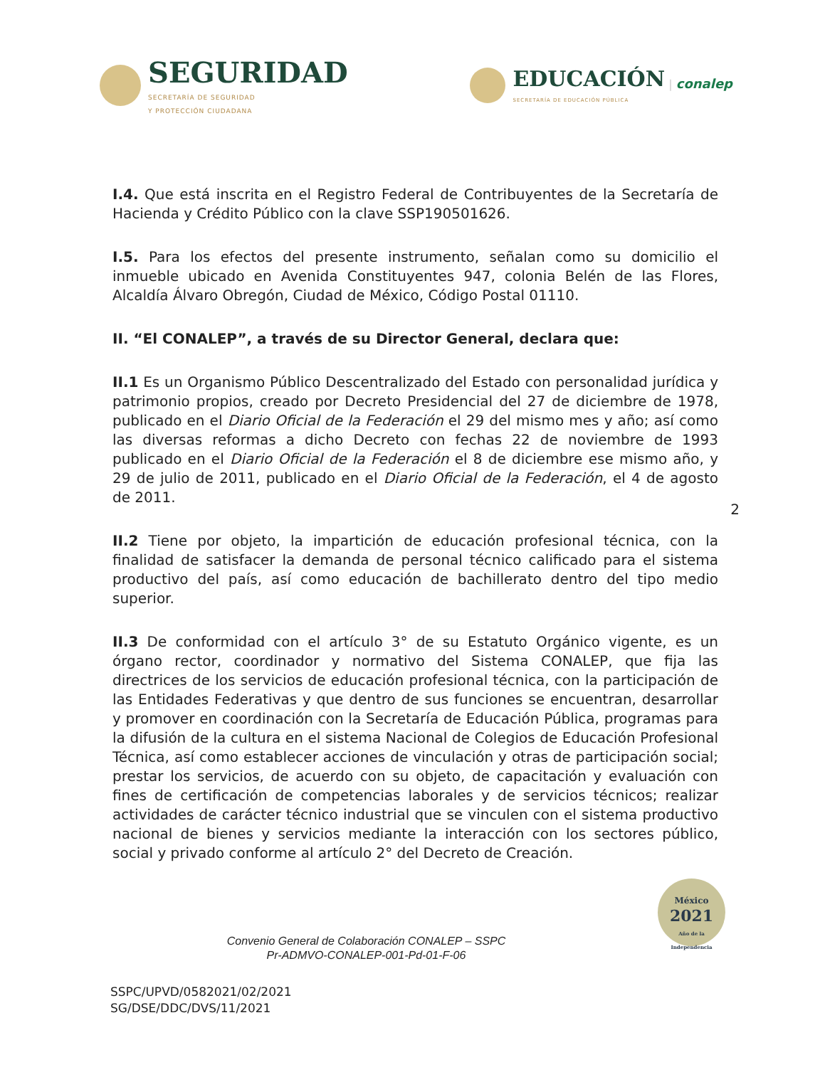SEGURIDAD
SECRETARÍA DE SEGURIDAD
Y PROTECCIÓN CIUDADANA
EDUCACIÓN
SECRETARÍA DE EDUCACIÓN PÚBLICA | conalep
I.4. Que está inscrita en el Registro Federal de Contribuyentes de la Secretaría de Hacienda y Crédito Público con la clave SSP190501626.
I.5. Para los efectos del presente instrumento, señalan como su domicilio el inmueble ubicado en Avenida Constituyentes 947, colonia Belén de las Flores, Alcaldía Álvaro Obregón, Ciudad de México, Código Postal 01110.
II. “El CONALEP”, a través de su Director General, declara que:
II.1 Es un Organismo Público Descentralizado del Estado con personalidad jurídica y patrimonio propios, creado por Decreto Presidencial del 27 de diciembre de 1978, publicado en el Diario Oficial de la Federación el 29 del mismo mes y año; así como las diversas reformas a dicho Decreto con fechas 22 de noviembre de 1993 publicado en el Diario Oficial de la Federación el 8 de diciembre ese mismo año, y 29 de julio de 2011, publicado en el Diario Oficial de la Federación, el 4 de agosto de 2011.
II.2 Tiene por objeto, la impartición de educación profesional técnica, con la finalidad de satisfacer la demanda de personal técnico calificado para el sistema productivo del país, así como educación de bachillerato dentro del tipo medio superior.
2
II.3 De conformidad con el artículo 3° de su Estatuto Orgánico vigente, es un órgano rector, coordinador y normativo del Sistema CONALEP, que fija las directrices de los servicios de educación profesional técnica, con la participación de las Entidades Federativas y que dentro de sus funciones se encuentran, desarrollar y promover en coordinación con la Secretaría de Educación Pública, programas para la difusión de la cultura en el sistema Nacional de Colegios de Educación Profesional Técnica, así como establecer acciones de vinculación y otras de participación social; prestar los servicios, de acuerdo con su objeto, de capacitación y evaluación con fines de certificación de competencias laborales y de servicios técnicos; realizar actividades de carácter técnico industrial que se vinculen con el sistema productivo nacional de bienes y servicios mediante la interacción con los sectores público, social y privado conforme al artículo 2° del Decreto de Creación.
Convenio General de Colaboración CONALEP – SSPC
Pr-ADMVO-CONALEP-001-Pd-01-F-06
SSPC/UPVD/0582021/02/2021
SG/DSE/DDC/DVS/11/2021
México
2021
Año de la Independencia